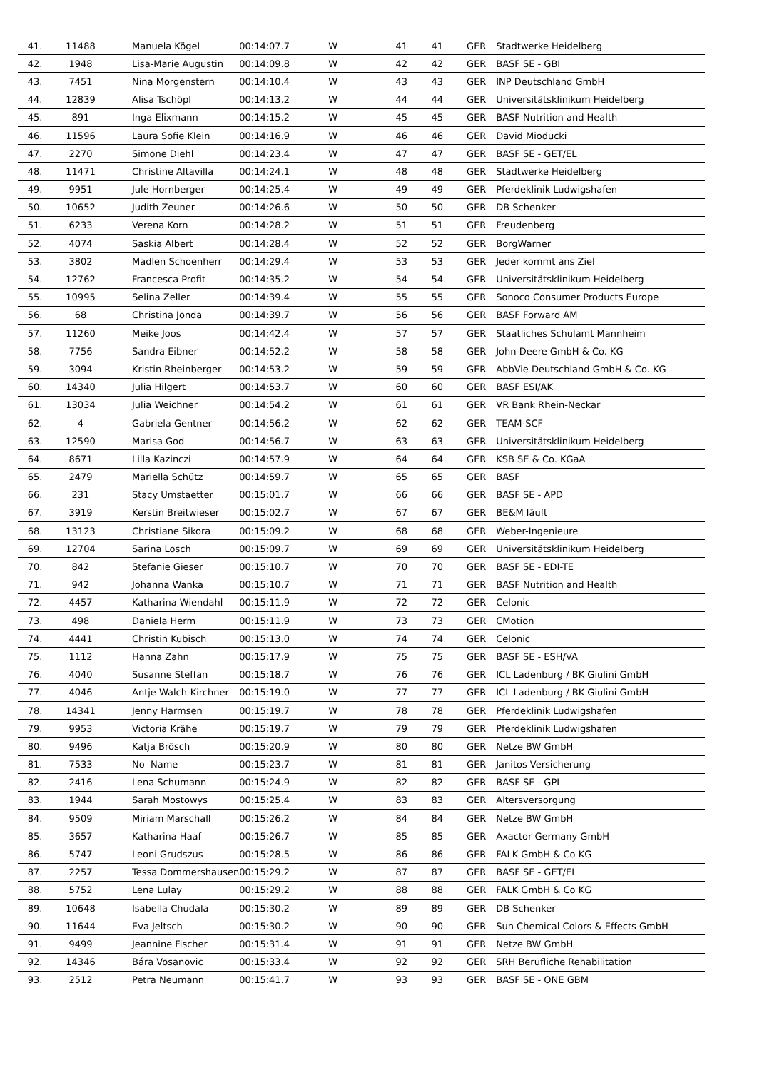| 41. | 11488 | Manuela Kögel | 00:14:07.7 | W | 41 | 41 | GER | Stadtwerke Heidelberg |
| 42. | 1948 | Lisa-Marie Augustin | 00:14:09.8 | W | 42 | 42 | GER | BASF SE - GBI |
| 43. | 7451 | Nina Morgenstern | 00:14:10.4 | W | 43 | 43 | GER | INP Deutschland GmbH |
| 44. | 12839 | Alisa Tschöpl | 00:14:13.2 | W | 44 | 44 | GER | Universitätsklinikum Heidelberg |
| 45. | 891 | Inga Elixmann | 00:14:15.2 | W | 45 | 45 | GER | BASF Nutrition and Health |
| 46. | 11596 | Laura Sofie Klein | 00:14:16.9 | W | 46 | 46 | GER | David Mioducki |
| 47. | 2270 | Simone Diehl | 00:14:23.4 | W | 47 | 47 | GER | BASF SE - GET/EL |
| 48. | 11471 | Christine Altavilla | 00:14:24.1 | W | 48 | 48 | GER | Stadtwerke Heidelberg |
| 49. | 9951 | Jule Hornberger | 00:14:25.4 | W | 49 | 49 | GER | Pferdeklinik Ludwigshafen |
| 50. | 10652 | Judith Zeuner | 00:14:26.6 | W | 50 | 50 | GER | DB Schenker |
| 51. | 6233 | Verena Korn | 00:14:28.2 | W | 51 | 51 | GER | Freudenberg |
| 52. | 4074 | Saskia Albert | 00:14:28.4 | W | 52 | 52 | GER | BorgWarner |
| 53. | 3802 | Madlen Schoenherr | 00:14:29.4 | W | 53 | 53 | GER | Jeder kommt ans Ziel |
| 54. | 12762 | Francesca Profit | 00:14:35.2 | W | 54 | 54 | GER | Universitätsklinikum Heidelberg |
| 55. | 10995 | Selina Zeller | 00:14:39.4 | W | 55 | 55 | GER | Sonoco Consumer Products Europe |
| 56. | 68 | Christina Jonda | 00:14:39.7 | W | 56 | 56 | GER | BASF Forward AM |
| 57. | 11260 | Meike Joos | 00:14:42.4 | W | 57 | 57 | GER | Staatliches Schulamt Mannheim |
| 58. | 7756 | Sandra Eibner | 00:14:52.2 | W | 58 | 58 | GER | John Deere GmbH & Co. KG |
| 59. | 3094 | Kristin Rheinberger | 00:14:53.2 | W | 59 | 59 | GER | AbbVie Deutschland GmbH & Co. KG |
| 60. | 14340 | Julia Hilgert | 00:14:53.7 | W | 60 | 60 | GER | BASF ESI/AK |
| 61. | 13034 | Julia Weichner | 00:14:54.2 | W | 61 | 61 | GER | VR Bank Rhein-Neckar |
| 62. | 4 | Gabriela Gentner | 00:14:56.2 | W | 62 | 62 | GER | TEAM-SCF |
| 63. | 12590 | Marisa God | 00:14:56.7 | W | 63 | 63 | GER | Universitätsklinikum Heidelberg |
| 64. | 8671 | Lilla Kazinczi | 00:14:57.9 | W | 64 | 64 | GER | KSB SE & Co. KGaA |
| 65. | 2479 | Mariella Schütz | 00:14:59.7 | W | 65 | 65 | GER | BASF |
| 66. | 231 | Stacy Umstaetter | 00:15:01.7 | W | 66 | 66 | GER | BASF SE - APD |
| 67. | 3919 | Kerstin Breitwieser | 00:15:02.7 | W | 67 | 67 | GER | BE&M läuft |
| 68. | 13123 | Christiane Sikora | 00:15:09.2 | W | 68 | 68 | GER | Weber-Ingenieure |
| 69. | 12704 | Sarina Losch | 00:15:09.7 | W | 69 | 69 | GER | Universitätsklinikum Heidelberg |
| 70. | 842 | Stefanie Gieser | 00:15:10.7 | W | 70 | 70 | GER | BASF SE - EDI-TE |
| 71. | 942 | Johanna Wanka | 00:15:10.7 | W | 71 | 71 | GER | BASF Nutrition and Health |
| 72. | 4457 | Katharina Wiendahl | 00:15:11.9 | W | 72 | 72 | GER | Celonic |
| 73. | 498 | Daniela Herm | 00:15:11.9 | W | 73 | 73 | GER | CMotion |
| 74. | 4441 | Christin Kubisch | 00:15:13.0 | W | 74 | 74 | GER | Celonic |
| 75. | 1112 | Hanna Zahn | 00:15:17.9 | W | 75 | 75 | GER | BASF SE - ESH/VA |
| 76. | 4040 | Susanne Steffan | 00:15:18.7 | W | 76 | 76 | GER | ICL Ladenburg / BK Giulini GmbH |
| 77. | 4046 | Antje Walch-Kirchner | 00:15:19.0 | W | 77 | 77 | GER | ICL Ladenburg / BK Giulini GmbH |
| 78. | 14341 | Jenny Harmsen | 00:15:19.7 | W | 78 | 78 | GER | Pferdeklinik Ludwigshafen |
| 79. | 9953 | Victoria Krähe | 00:15:19.7 | W | 79 | 79 | GER | Pferdeklinik Ludwigshafen |
| 80. | 9496 | Katja Brösch | 00:15:20.9 | W | 80 | 80 | GER | Netze BW GmbH |
| 81. | 7533 | No Name | 00:15:23.7 | W | 81 | 81 | GER | Janitos Versicherung |
| 82. | 2416 | Lena Schumann | 00:15:24.9 | W | 82 | 82 | GER | BASF SE - GPI |
| 83. | 1944 | Sarah Mostowys | 00:15:25.4 | W | 83 | 83 | GER | Altersversorgung |
| 84. | 9509 | Miriam Marschall | 00:15:26.2 | W | 84 | 84 | GER | Netze BW GmbH |
| 85. | 3657 | Katharina Haaf | 00:15:26.7 | W | 85 | 85 | GER | Axactor Germany GmbH |
| 86. | 5747 | Leoni Grudszus | 00:15:28.5 | W | 86 | 86 | GER | FALK GmbH & Co KG |
| 87. | 2257 | Tessa Dommershausen | 00:15:29.2 | W | 87 | 87 | GER | BASF SE - GET/EI |
| 88. | 5752 | Lena Lulay | 00:15:29.2 | W | 88 | 88 | GER | FALK GmbH & Co KG |
| 89. | 10648 | Isabella Chudala | 00:15:30.2 | W | 89 | 89 | GER | DB Schenker |
| 90. | 11644 | Eva Jeltsch | 00:15:30.2 | W | 90 | 90 | GER | Sun Chemical Colors & Effects GmbH |
| 91. | 9499 | Jeannine Fischer | 00:15:31.4 | W | 91 | 91 | GER | Netze BW GmbH |
| 92. | 14346 | Bára Vosanovic | 00:15:33.4 | W | 92 | 92 | GER | SRH Berufliche Rehabilitation |
| 93. | 2512 | Petra Neumann | 00:15:41.7 | W | 93 | 93 | GER | BASF SE - ONE GBM |